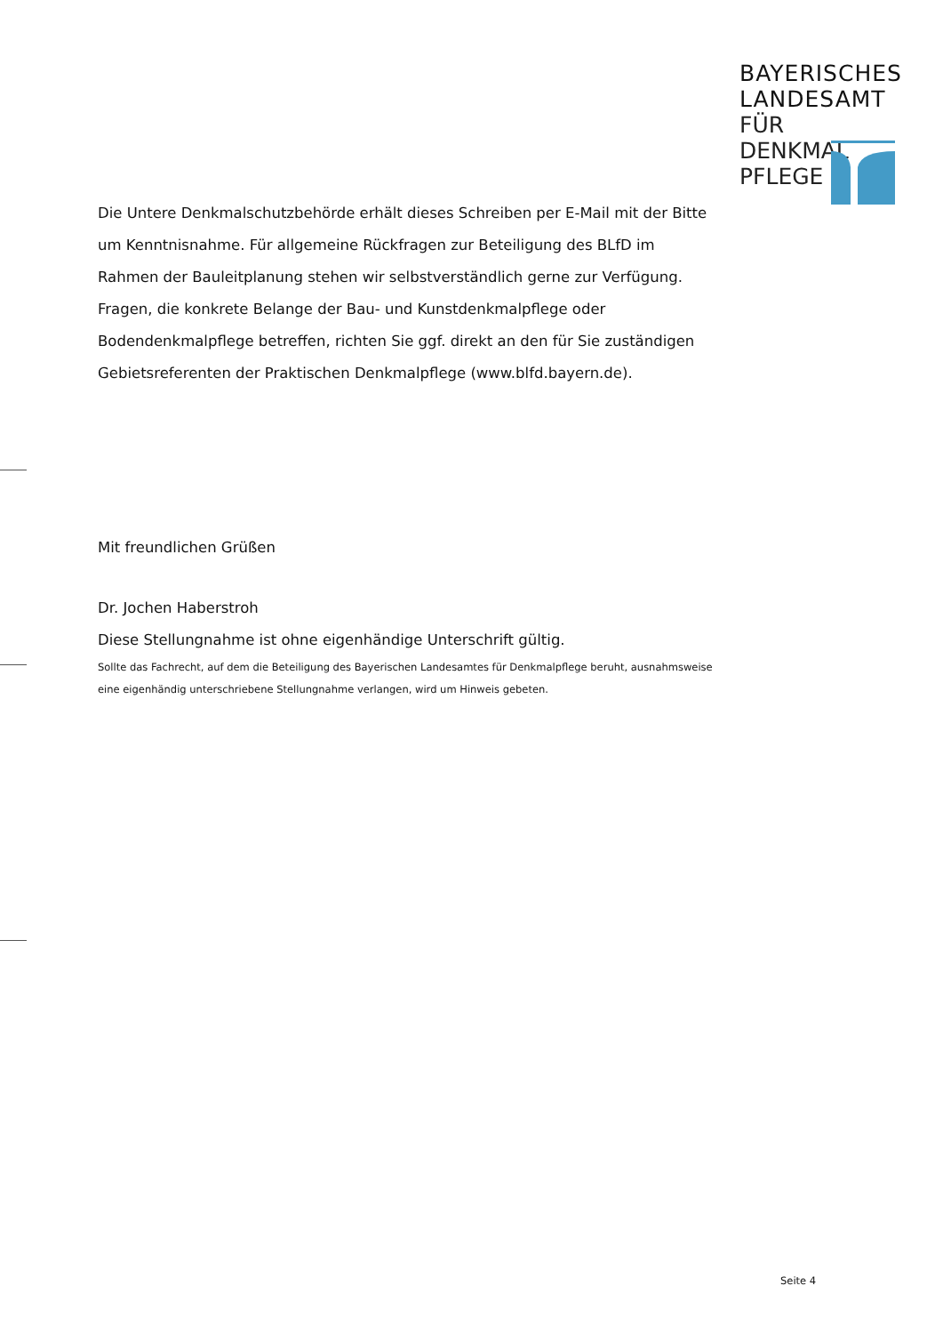BAYERISCHES
LANDESAMT
FÜR DENKMAL
PFLEGE
Die Untere Denkmalschutzbehörde erhält dieses Schreiben per E-Mail mit der Bitte um Kenntnisnahme. Für allgemeine Rückfragen zur Beteiligung des BLfD im Rahmen der Bauleitplanung stehen wir selbstverständlich gerne zur Verfügung.
Fragen, die konkrete Belange der Bau- und Kunstdenkmalpflege oder Bodendenkmalpflege betreffen, richten Sie ggf. direkt an den für Sie zuständigen Gebietsreferenten der Praktischen Denkmalpflege (www.blfd.bayern.de).
Mit freundlichen Grüßen
Dr. Jochen Haberstroh
Diese Stellungnahme ist ohne eigenhändige Unterschrift gültig.
Sollte das Fachrecht, auf dem die Beteiligung des Bayerischen Landesamtes für Denkmalpflege beruht, ausnahmsweise eine eigenhändig unterschriebene Stellungnahme verlangen, wird um Hinweis gebeten.
Seite 4